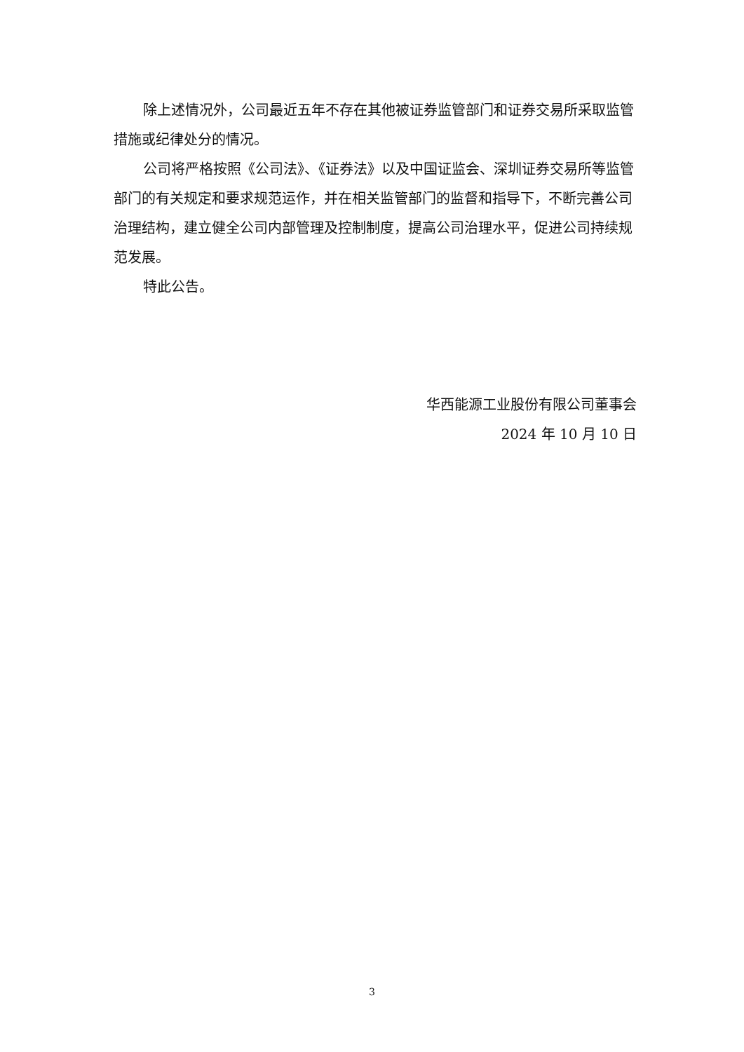除上述情况外，公司最近五年不存在其他被证券监管部门和证券交易所采取监管措施或纪律处分的情况。
公司将严格按照《公司法》、《证券法》以及中国证监会、深圳证券交易所等监管部门的有关规定和要求规范运作，并在相关监管部门的监督和指导下，不断完善公司治理结构，建立健全公司内部管理及控制制度，提高公司治理水平，促进公司持续规范发展。
特此公告。
华西能源工业股份有限公司董事会
2024 年 10 月 10 日
3